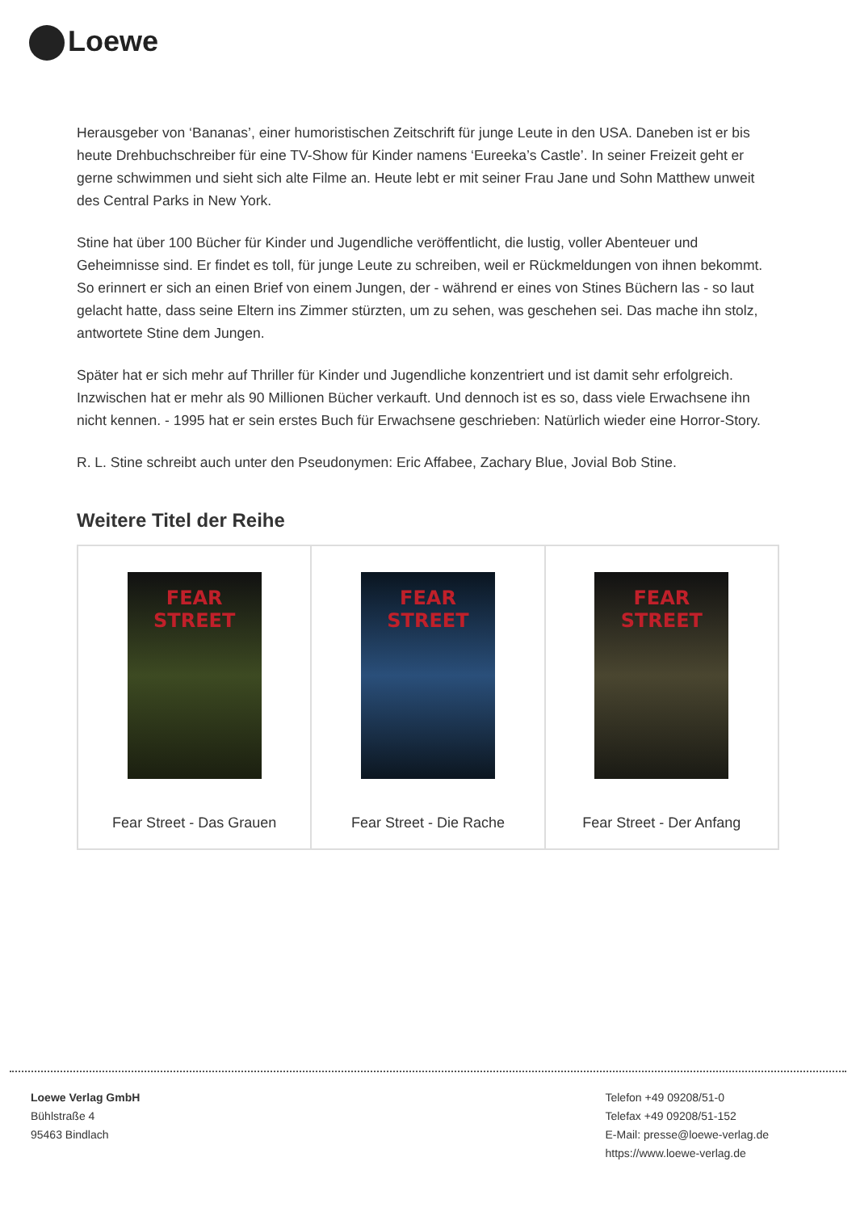Loewe
Herausgeber von ‘Bananas’, einer humoristischen Zeitschrift für junge Leute in den USA. Daneben ist er bis heute Drehbuchschreiber für eine TV-Show für Kinder namens ‘Eureeka’s Castle’. In seiner Freizeit geht er gerne schwimmen und sieht sich alte Filme an. Heute lebt er mit seiner Frau Jane und Sohn Matthew unweit des Central Parks in New York.
Stine hat über 100 Bücher für Kinder und Jugendliche veröffentlicht, die lustig, voller Abenteuer und Geheimnisse sind. Er findet es toll, für junge Leute zu schreiben, weil er Rückmeldungen von ihnen bekommt. So erinnert er sich an einen Brief von einem Jungen, der - während er eines von Stines Büchern las - so laut gelacht hatte, dass seine Eltern ins Zimmer stürzten, um zu sehen, was geschehen sei. Das mache ihn stolz, antwortete Stine dem Jungen.
Später hat er sich mehr auf Thriller für Kinder und Jugendliche konzentriert und ist damit sehr erfolgreich. Inzwischen hat er mehr als 90 Millionen Bücher verkauft. Und dennoch ist es so, dass viele Erwachsene ihn nicht kennen. - 1995 hat er sein erstes Buch für Erwachsene geschrieben: Natürlich wieder eine Horror-Story.
R. L. Stine schreibt auch unter den Pseudonymen: Eric Affabee, Zachary Blue, Jovial Bob Stine.
Weitere Titel der Reihe
| FEAR STREET Fear Street - Das Grauen | FEAR STREET Fear Street - Die Rache | FEAR STREET Fear Street - Der Anfang |
Loewe Verlag GmbH
Bühlstraße 4
95463 Bindlach
Telefon +49 09208/51-0
Telefax +49 09208/51-152
E-Mail: presse@loewe-verlag.de
https://www.loewe-verlag.de